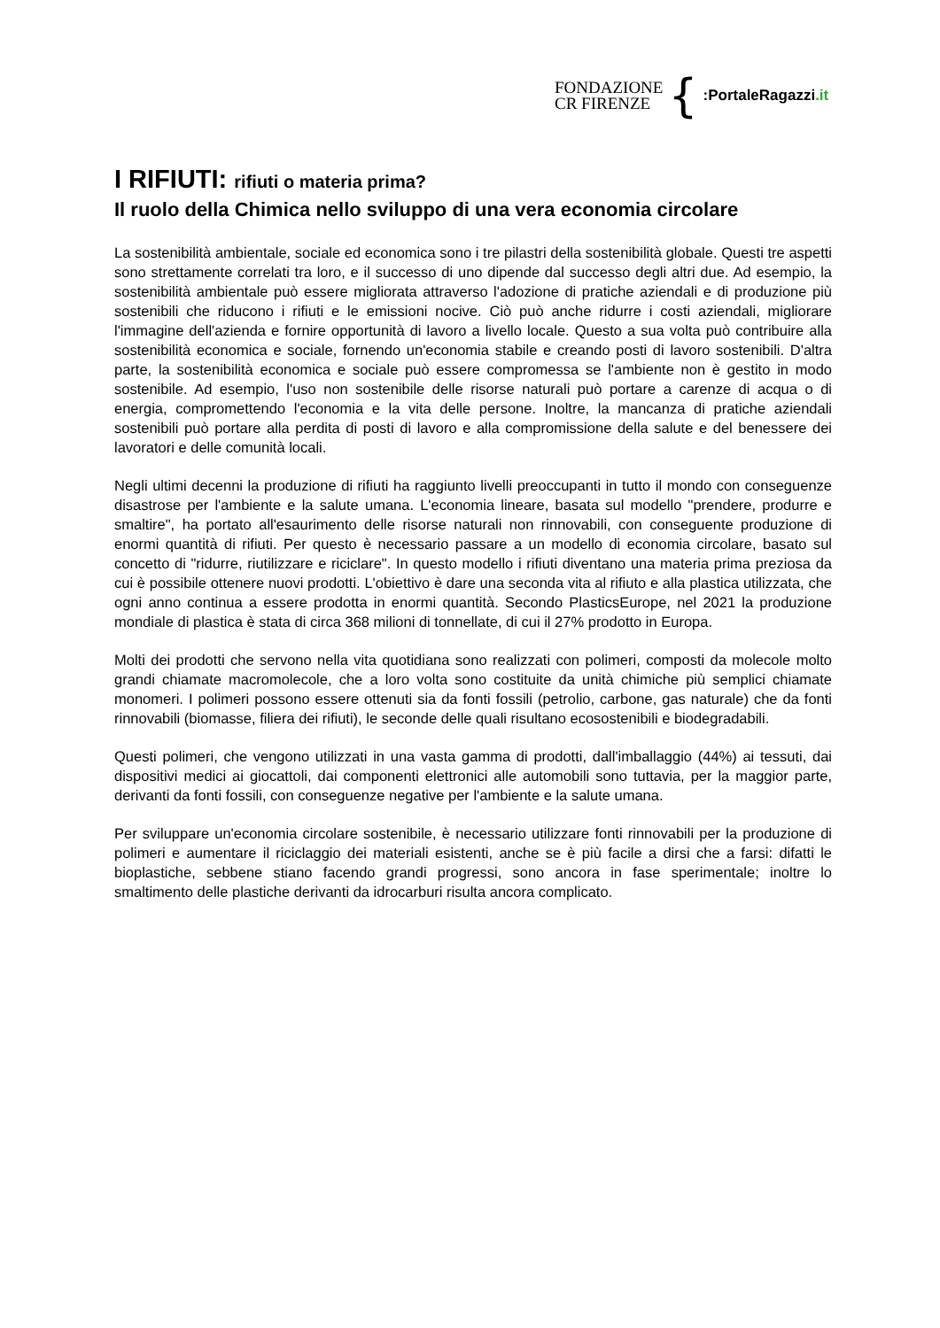FONDAZIONE
CR FIRENZE
{
:PortaleRagazzi.it
I RIFIUTI: rifiuti o materia prima?
Il ruolo della Chimica nello sviluppo di una vera economia circolare
La sostenibilità ambientale, sociale ed economica sono i tre pilastri della sostenibilità globale. Questi tre aspetti sono strettamente correlati tra loro, e il successo di uno dipende dal successo degli altri due. Ad esempio, la sostenibilità ambientale può essere migliorata attraverso l'adozione di pratiche aziendali e di produzione più sostenibili che riducono i rifiuti e le emissioni nocive. Ciò può anche ridurre i costi aziendali, migliorare l'immagine dell'azienda e fornire opportunità di lavoro a livello locale. Questo a sua volta può contribuire alla sostenibilità economica e sociale, fornendo un'economia stabile e creando posti di lavoro sostenibili. D'altra parte, la sostenibilità economica e sociale può essere compromessa se l'ambiente non è gestito in modo sostenibile. Ad esempio, l'uso non sostenibile delle risorse naturali può portare a carenze di acqua o di energia, compromettendo l'economia e la vita delle persone. Inoltre, la mancanza di pratiche aziendali sostenibili può portare alla perdita di posti di lavoro e alla compromissione della salute e del benessere dei lavoratori e delle comunità locali.
Negli ultimi decenni la produzione di rifiuti ha raggiunto livelli preoccupanti in tutto il mondo con conseguenze disastrose per l'ambiente e la salute umana. L'economia lineare, basata sul modello "prendere, produrre e smaltire", ha portato all'esaurimento delle risorse naturali non rinnovabili, con conseguente produzione di enormi quantità di rifiuti. Per questo è necessario passare a un modello di economia circolare, basato sul concetto di "ridurre, riutilizzare e riciclare". In questo modello i rifiuti diventano una materia prima preziosa da cui è possibile ottenere nuovi prodotti. L'obiettivo è dare una seconda vita al rifiuto e alla plastica utilizzata, che ogni anno continua a essere prodotta in enormi quantità. Secondo PlasticsEurope, nel 2021 la produzione mondiale di plastica è stata di circa 368 milioni di tonnellate, di cui il 27% prodotto in Europa.
Molti dei prodotti che servono nella vita quotidiana sono realizzati con polimeri, composti da molecole molto grandi chiamate macromolecole, che a loro volta sono costituite da unità chimiche più semplici chiamate monomeri. I polimeri possono essere ottenuti sia da fonti fossili (petrolio, carbone, gas naturale) che da fonti rinnovabili (biomasse, filiera dei rifiuti), le seconde delle quali risultano ecosostenibili e biodegradabili.
Questi polimeri, che vengono utilizzati in una vasta gamma di prodotti, dall'imballaggio (44%) ai tessuti, dai dispositivi medici ai giocattoli, dai componenti elettronici alle automobili sono tuttavia, per la maggior parte, derivanti da fonti fossili, con conseguenze negative per l'ambiente e la salute umana.
Per sviluppare un'economia circolare sostenibile, è necessario utilizzare fonti rinnovabili per la produzione di polimeri e aumentare il riciclaggio dei materiali esistenti, anche se è più facile a dirsi che a farsi: difatti le bioplastiche, sebbene stiano facendo grandi progressi, sono ancora in fase sperimentale; inoltre lo smaltimento delle plastiche derivanti da idrocarburi risulta ancora complicato.